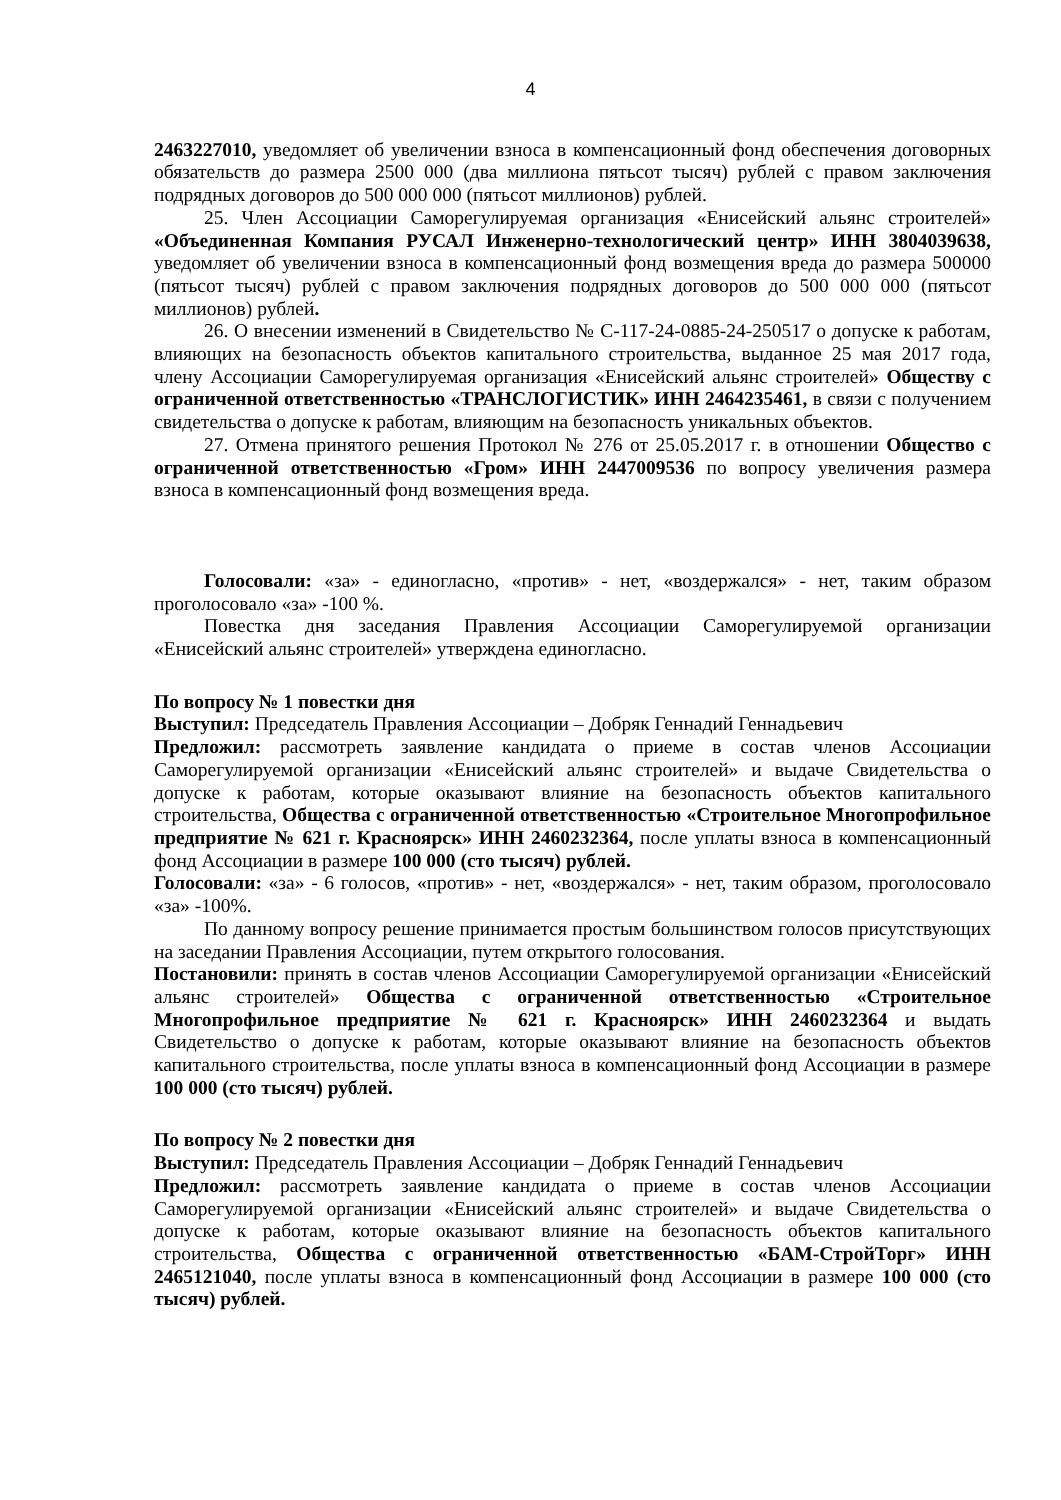4
2463227010, уведомляет об увеличении взноса в компенсационный фонд обеспечения договорных обязательств до размера 2500 000 (два миллиона пятьсот тысяч) рублей с правом заключения подрядных договоров до 500 000 000 (пятьсот миллионов) рублей.
25. Член Ассоциации Саморегулируемая организация «Енисейский альянс строителей» «Объединенная Компания РУСАЛ Инженерно-технологический центр» ИНН 3804039638, уведомляет об увеличении взноса в компенсационный фонд возмещения вреда до размера 500000 (пятьсот тысяч) рублей с правом заключения подрядных договоров до 500 000 000 (пятьсот миллионов) рублей.
26. О внесении изменений в Свидетельство № С-117-24-0885-24-250517 о допуске к работам, влияющих на безопасность объектов капитального строительства, выданное 25 мая 2017 года, члену Ассоциации Саморегулируемая организация «Енисейский альянс строителей» Обществу с ограниченной ответственностью «ТРАНСЛОГИСТИК» ИНН 2464235461, в связи с получением свидетельства о допуске к работам, влияющим на безопасность уникальных объектов.
27. Отмена принятого решения Протокол № 276 от 25.05.2017 г. в отношении Общество с ограниченной ответственностью «Гром» ИНН 2447009536 по вопросу увеличения размера взноса в компенсационный фонд возмещения вреда.
Голосовали: «за» - единогласно, «против» - нет, «воздержался» - нет, таким образом проголосовало «за» -100 %.
Повестка дня заседания Правления Ассоциации Саморегулируемой организации «Енисейский альянс строителей» утверждена единогласно.
По вопросу № 1 повестки дня
Выступил: Председатель Правления Ассоциации – Добряк Геннадий Геннадьевич
Предложил: рассмотреть заявление кандидата о приеме в состав членов Ассоциации Саморегулируемой организации «Енисейский альянс строителей» и выдаче Свидетельства о допуске к работам, которые оказывают влияние на безопасность объектов капитального строительства, Общества с ограниченной ответственностью «Строительное Многопрофильное предприятие № 621 г. Красноярск» ИНН 2460232364, после уплаты взноса в компенсационный фонд Ассоциации в размере 100 000 (сто тысяч) рублей.
Голосовали: «за» - 6 голосов, «против» - нет, «воздержался» - нет, таким образом, проголосовало «за» -100%.
По данному вопросу решение принимается простым большинством голосов присутствующих на заседании Правления Ассоциации, путем открытого голосования.
Постановили: принять в состав членов Ассоциации Саморегулируемой организации «Енисейский альянс строителей» Общества с ограниченной ответственностью «Строительное Многопрофильное предприятие № 621 г. Красноярск» ИНН 2460232364 и выдать Свидетельство о допуске к работам, которые оказывают влияние на безопасность объектов капитального строительства, после уплаты взноса в компенсационный фонд Ассоциации в размере 100 000 (сто тысяч) рублей.
По вопросу № 2 повестки дня
Выступил: Председатель Правления Ассоциации – Добряк Геннадий Геннадьевич
Предложил: рассмотреть заявление кандидата о приеме в состав членов Ассоциации Саморегулируемой организации «Енисейский альянс строителей» и выдаче Свидетельства о допуске к работам, которые оказывают влияние на безопасность объектов капитального строительства, Общества с ограниченной ответственностью «БАМ-СтройТорг» ИНН 2465121040, после уплаты взноса в компенсационный фонд Ассоциации в размере 100 000 (сто тысяч) рублей.